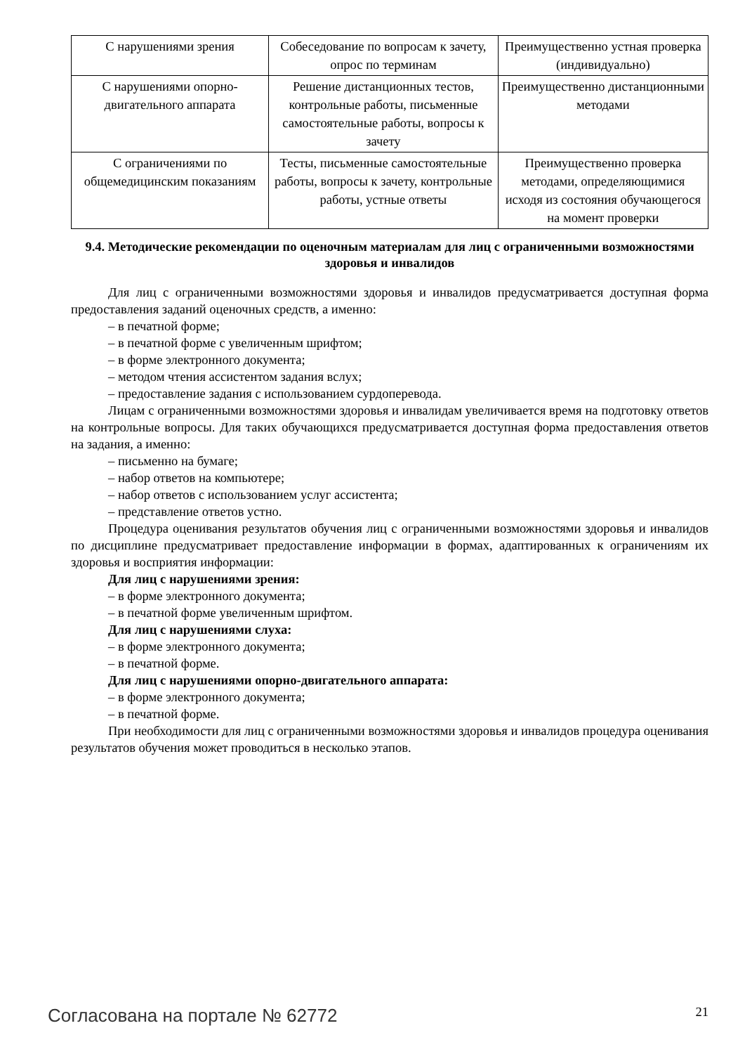| С нарушениями зрения | Собеседование по вопросам к зачету, опрос по терминам | Преимущественно устная проверка (индивидуально) |
| С нарушениями опорно-двигательного аппарата | Решение дистанционных тестов, контрольные работы, письменные самостоятельные работы, вопросы к зачету | Преимущественно дистанционными методами |
| С ограничениями по общемедицинским показаниям | Тесты, письменные самостоятельные работы, вопросы к зачету, контрольные работы, устные ответы | Преимущественно проверка методами, определяющимися исходя из состояния обучающегося на момент проверки |
9.4. Методические рекомендации по оценочным материалам для лиц с ограниченными возможностями здоровья и инвалидов
Для лиц с ограниченными возможностями здоровья и инвалидов предусматривается доступная форма предоставления заданий оценочных средств, а именно:
– в печатной форме;
– в печатной форме с увеличенным шрифтом;
– в форме электронного документа;
– методом чтения ассистентом задания вслух;
– предоставление задания с использованием сурдоперевода.
Лицам с ограниченными возможностями здоровья и инвалидам увеличивается время на подготовку ответов на контрольные вопросы. Для таких обучающихся предусматривается доступная форма предоставления ответов на задания, а именно:
– письменно на бумаге;
– набор ответов на компьютере;
– набор ответов с использованием услуг ассистента;
– представление ответов устно.
Процедура оценивания результатов обучения лиц с ограниченными возможностями здоровья и инвалидов по дисциплине предусматривает предоставление информации в формах, адаптированных к ограничениям их здоровья и восприятия информации:
Для лиц с нарушениями зрения:
– в форме электронного документа;
– в печатной форме увеличенным шрифтом.
Для лиц с нарушениями слуха:
– в форме электронного документа;
– в печатной форме.
Для лиц с нарушениями опорно-двигательного аппарата:
– в форме электронного документа;
– в печатной форме.
При необходимости для лиц с ограниченными возможностями здоровья и инвалидов процедура оценивания результатов обучения может проводиться в несколько этапов.
Согласована на портале № 62772 21